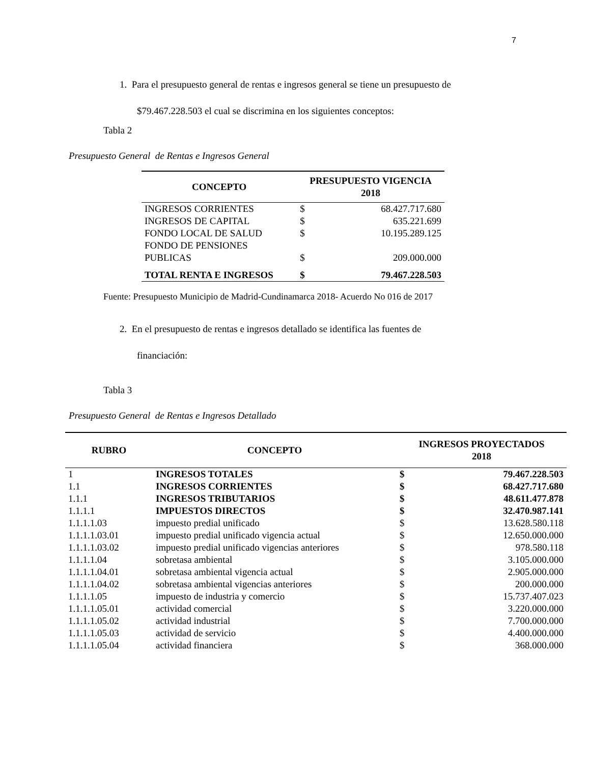7
1. Para el presupuesto general de rentas e ingresos general se tiene un presupuesto de
$79.467.228.503 el cual se discrimina en los siguientes conceptos:
Tabla 2
Presupuesto General de Rentas e Ingresos General
| CONCEPTO | PRESUPUESTO VIGENCIA 2018 | |
| --- | --- | --- |
| INGRESOS CORRIENTES | $ | 68.427.717.680 |
| INGRESOS DE CAPITAL | $ | 635.221.699 |
| FONDO LOCAL DE SALUD | $ | 10.195.289.125 |
| FONDO DE PENSIONES PUBLICAS | $ | 209.000.000 |
| TOTAL RENTA E INGRESOS | $ | 79.467.228.503 |
Fuente: Presupuesto Municipio de Madrid-Cundinamarca 2018- Acuerdo No 016 de 2017
2. En el presupuesto de rentas e ingresos detallado se identifica las fuentes de
financiación:
Tabla 3
Presupuesto General de Rentas e Ingresos Detallado
| RUBRO | CONCEPTO | INGRESOS PROYECTADOS 2018 | |
| --- | --- | --- | --- |
| 1 | INGRESOS TOTALES | $ | 79.467.228.503 |
| 1.1 | INGRESOS CORRIENTES | $ | 68.427.717.680 |
| 1.1.1 | INGRESOS TRIBUTARIOS | $ | 48.611.477.878 |
| 1.1.1.1 | IMPUESTOS DIRECTOS | $ | 32.470.987.141 |
| 1.1.1.1.03 | impuesto predial unificado | $ | 13.628.580.118 |
| 1.1.1.1.03.01 | impuesto predial unificado vigencia actual | $ | 12.650.000.000 |
| 1.1.1.1.03.02 | impuesto predial unificado vigencias anteriores | $ | 978.580.118 |
| 1.1.1.1.04 | sobretasa ambiental | $ | 3.105.000.000 |
| 1.1.1.1.04.01 | sobretasa ambiental vigencia actual | $ | 2.905.000.000 |
| 1.1.1.1.04.02 | sobretasa ambiental vigencias anteriores | $ | 200.000.000 |
| 1.1.1.1.05 | impuesto de industria y comercio | $ | 15.737.407.023 |
| 1.1.1.1.05.01 | actividad comercial | $ | 3.220.000.000 |
| 1.1.1.1.05.02 | actividad industrial | $ | 7.700.000.000 |
| 1.1.1.1.05.03 | actividad de servicio | $ | 4.400.000.000 |
| 1.1.1.1.05.04 | actividad financiera | $ | 368.000.000 |